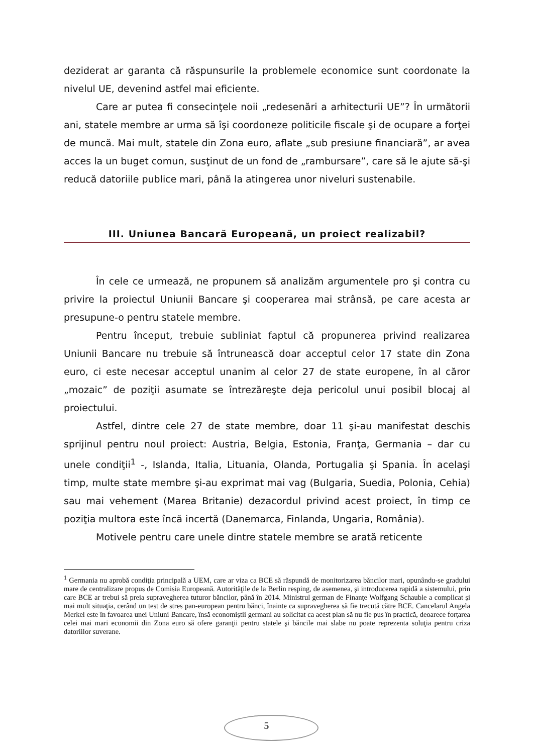deziderat ar garanta că răspunsurile la problemele economice sunt coordonate la nivelul UE, devenind astfel mai eficiente.
Care ar putea fi consecinţele noii „redesenări a arhitecturii UE”? În următorii ani, statele membre ar urma să îşi coordoneze politicile fiscale şi de ocupare a forţei de muncă. Mai mult, statele din Zona euro, aflate „sub presiune financiară”, ar avea acces la un buget comun, susţinut de un fond de „rambursare”, care să le ajute să-şi reducă datoriile publice mari, până la atingerea unor niveluri sustenabile.
III. Uniunea Bancară Europeană, un proiect realizabil?
În cele ce urmează, ne propunem să analizăm argumentele pro şi contra cu privire la proiectul Uniunii Bancare şi cooperarea mai strânsă, pe care acesta ar presupune-o pentru statele membre.
Pentru început, trebuie subliniat faptul că propunerea privind realizarea Uniunii Bancare nu trebuie să întrunească doar acceptul celor 17 state din Zona euro, ci este necesar acceptul unanim al celor 27 de state europene, în al căror „mozaic” de poziţii asumate se întrezăreşte deja pericolul unui posibil blocaj al proiectului.
Astfel, dintre cele 27 de state membre, doar 11 şi-au manifestat deschis sprijinul pentru noul proiect: Austria, Belgia, Estonia, Franţa, Germania – dar cu unele condiţii<sup>1</sup> -, Islanda, Italia, Lituania, Olanda, Portugalia şi Spania. În acelaşi timp, multe state membre şi-au exprimat mai vag (Bulgaria, Suedia, Polonia, Cehia) sau mai vehement (Marea Britanie) dezacordul privind acest proiect, în timp ce poziţia multora este încă incertă (Danemarca, Finlanda, Ungaria, România).
Motivele pentru care unele dintre statele membre se arată reticente
<sup>1</sup> Germania nu aprobă condiţia principală a UEM, care ar viza ca BCE să răspundă de monitorizarea băncilor mari, opunându-se gradului mare de centralizare propus de Comisia Europeană. Autorităţile de la Berlin resping, de asemenea, şi introducerea rapidă a sistemului, prin care BCE ar trebui să preia supravegherea tuturor băncilor, până în 2014. Ministrul german de Finanţe Wolfgang Schauble a complicat şi mai mult situaţia, cerând un test de stres pan-european pentru bănci, înainte ca supravegherea să fie trecută către BCE. Cancelarul Angela Merkel este în favoarea unei Uniuni Bancare, însă economiştii germani au solicitat ca acest plan să nu fie pus în practică, deoarece forţarea celei mai mari economii din Zona euro să ofere garanţii pentru statele şi băncile mai slabe nu poate reprezenta soluţia pentru criza datoriilor suverane.
5